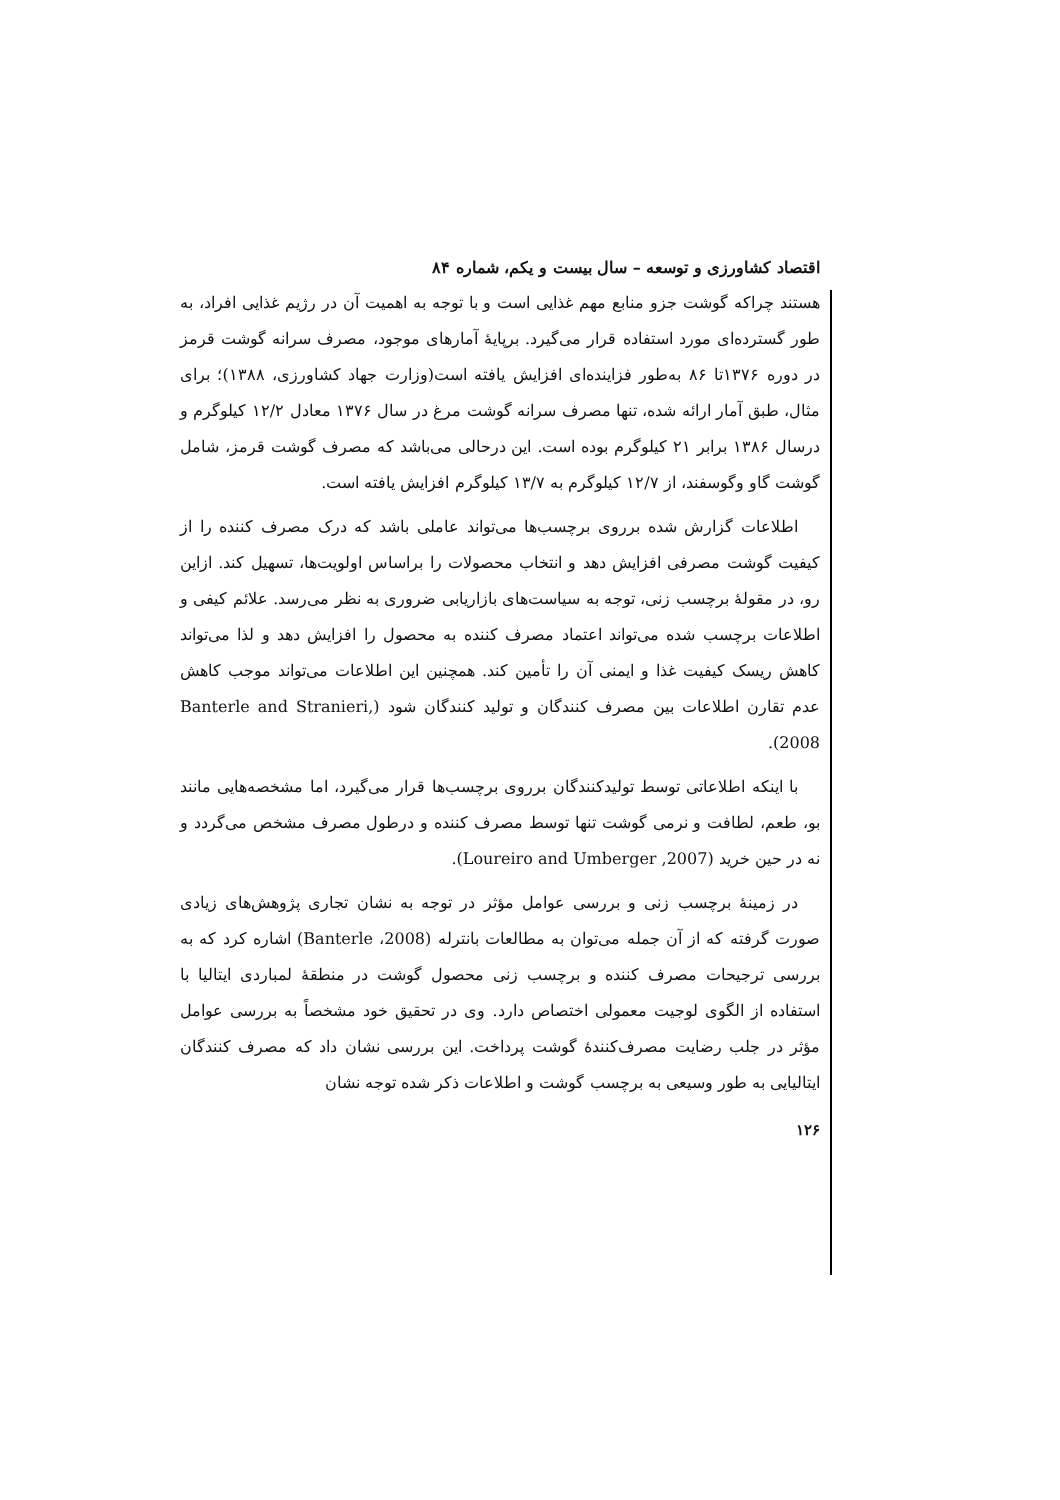اقتصاد کشاورزی و توسعه – سال بیست و یکم، شماره ۸۴
هستند چراکه گوشت جزو منابع مهم غذایی است و با توجه به اهمیت آن در رژیم غذایی افراد، به طور گسترده‌ای مورد استفاده قرار می‌گیرد. برپایهٔ آمارهای موجود، مصرف سرانه گوشت قرمز در دوره ۱۳۷۶تا ۸۶ به‌طور فزاینده‌ای افزایش یافته است(وزارت جهاد کشاورزی، ۱۳۸۸)؛ برای مثال، طبق آمار ارائه شده، تنها مصرف سرانه گوشت مرغ در سال ۱۳۷۶ معادل ۱۲/۲ کیلوگرم و درسال ۱۳۸۶ برابر ۲۱ کیلوگرم بوده است. این درحالی می‌باشد که مصرف گوشت قرمز، شامل گوشت گاو وگوسفند، از ۱۲/۷ کیلوگرم به ۱۳/۷ کیلوگرم افزایش یافته است.
اطلاعات گزارش شده برروی برچسب‌ها می‌تواند عاملی باشد که درک مصرف کننده را از کیفیت گوشت مصرفی افزایش دهد و انتخاب محصولات را براساس اولویت‌ها، تسهیل کند. ازاین رو، در مقولهٔ برچسب زنی، توجه به سیاست‌های بازاریابی ضروری به نظر می‌رسد. علائم کیفی و اطلاعات برچسب شده می‌تواند اعتماد مصرف کننده به محصول را افزایش دهد و لذا می‌تواند کاهش ریسک کیفیت غذا و ایمنی آن را تأمین کند. همچنین این اطلاعات می‌تواند موجب کاهش عدم تقارن اطلاعات بین مصرف کنندگان و تولید کنندگان شود (Banterle and Stranieri, 2008).
با اینکه اطلاعاتی توسط تولیدکنندگان برروی برچسب‌ها قرار می‌گیرد، اما مشخصه‌هایی مانند بو، طعم، لطافت و نرمی گوشت تنها توسط مصرف کننده و درطول مصرف مشخص می‌گردد و نه در حین خرید (Loureiro and Umberger ,2007).
در زمینهٔ برچسب زنی و بررسی عوامل مؤثر در توجه به نشان تجاری پژوهش‌های زیادی صورت گرفته که از آن جمله می‌توان به مطالعات بانترله (Banterle ،2008) اشاره کرد که به بررسی ترجیحات مصرف کننده و برچسب زنی محصول گوشت در منطقهٔ لمباردی ایتالیا با استفاده از الگوی لوجیت معمولی اختصاص دارد. وی در تحقیق خود مشخصاً به بررسی عوامل مؤثر در جلب رضایت مصرف‌کنندهٔ گوشت پرداخت. این بررسی نشان داد که مصرف کنندگان ایتالیایی به طور وسیعی به برچسب گوشت و اطلاعات ذکر شده توجه نشان
۱۲۶